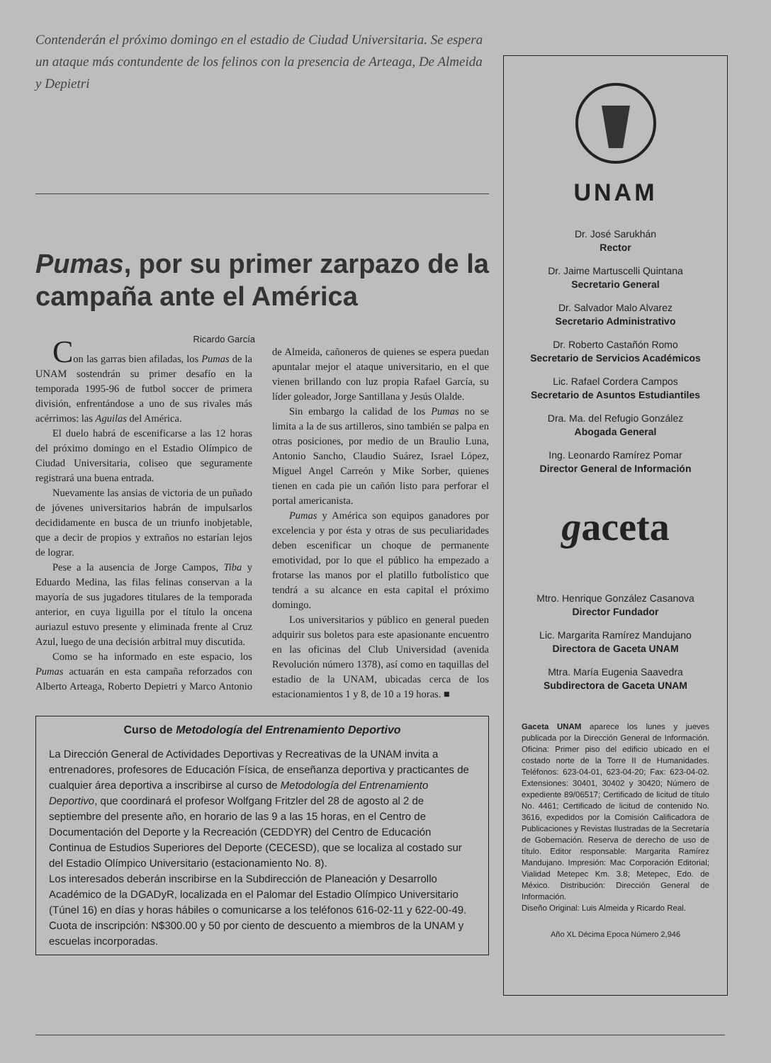Contenderán el próximo domingo en el estadio de Ciudad Universitaria. Se espera un ataque más contundente de los felinos con la presencia de Arteaga, De Almeida y Depietri
Pumas, por su primer zarpazo de la campaña ante el América
Ricardo García
Con las garras bien afiladas, los Pumas de la UNAM sostendrán su primer desafío en la temporada 1995-96 de futbol soccer de primera división, enfrentándose a uno de sus rivales más acérrimos: las Aguilas del América.
El duelo habrá de escenificarse a las 12 horas del próximo domingo en el Estadio Olímpico de Ciudad Universitaria, coliseo que seguramente registrará una buena entrada.
Nuevamente las ansias de victoria de un puñado de jóvenes universitarios habrán de impulsarlos decididamente en busca de un triunfo inobjetable, que a decir de propios y extraños no estarían lejos de lograr.
Pese a la ausencia de Jorge Campos, Tiba y Eduardo Medina, las filas felinas conservan a la mayoría de sus jugadores titulares de la temporada anterior, en cuya liguilla por el título la oncena auriazul estuvo presente y eliminada frente al Cruz Azul, luego de una decisión arbitral muy discutida.
Como se ha informado en este espacio, los Pumas actuarán en esta campaña reforzados con Alberto Arteaga, Roberto Depietri y Marco Antonio de Almeida, cañoneros de quienes se espera puedan apuntalar mejor el ataque universitario, en el que vienen brillando con luz propia Rafael García, su líder goleador, Jorge Santillana y Jesús Olalde.
Sin embargo la calidad de los Pumas no se limita a la de sus artilleros, sino también se palpa en otras posiciones, por medio de un Braulio Luna, Antonio Sancho, Claudio Suárez, Israel López, Miguel Angel Carreón y Mike Sorber, quienes tienen en cada pie un cañón listo para perforar el portal americanista.
Pumas y América son equipos ganadores por excelencia y por ésta y otras de sus peculiaridades deben escenificar un choque de permanente emotividad, por lo que el público ha empezado a frotarse las manos por el platillo futbolístico que tendrá a su alcance en esta capital el próximo domingo.
Los universitarios y público en general pueden adquirir sus boletos para este apasionante encuentro en las oficinas del Club Universidad (avenida Revolución número 1378), así como en taquillas del estadio de la UNAM, ubicadas cerca de los estacionamientos 1 y 8, de 10 a 19 horas. ■
Curso de Metodología del Entrenamiento Deportivo
La Dirección General de Actividades Deportivas y Recreativas de la UNAM invita a entrenadores, profesores de Educación Física, de enseñanza deportiva y practicantes de cualquier área deportiva a inscribirse al curso de Metodología del Entrenamiento Deportivo, que coordinará el profesor Wolfgang Fritzler del 28 de agosto al 2 de septiembre del presente año, en horario de las 9 a las 15 horas, en el Centro de Documentación del Deporte y la Recreación (CEDDYR) del Centro de Educación Continua de Estudios Superiores del Deporte (CECESD), que se localiza al costado sur del Estadio Olímpico Universitario (estacionamiento No. 8).
Los interesados deberán inscribirse en la Subdirección de Planeación y Desarrollo Académico de la DGADyR, localizada en el Palomar del Estadio Olímpico Universitario (Túnel 16) en días y horas hábiles o comunicarse a los teléfonos 616-02-11 y 622-00-49.
Cuota de inscripción: N$300.00 y 50 por ciento de descuento a miembros de la UNAM y escuelas incorporadas.
UNAM
Dr. José Sarukhán
Rector
Dr. Jaime Martuscelli Quintana
Secretario General
Dr. Salvador Malo Alvarez
Secretario Administrativo
Dr. Roberto Castañón Romo
Secretario de Servicios Académicos
Lic. Rafael Cordera Campos
Secretario de Asuntos Estudiantiles
Dra. Ma. del Refugio González
Abogada General
Ing. Leonardo Ramírez Pomar
Director General de Información
gaceta
Mtro. Henrique González Casanova
Director Fundador
Lic. Margarita Ramírez Mandujano
Directora de Gaceta UNAM
Mtra. María Eugenia Saavedra
Subdirectora de Gaceta UNAM
Gaceta UNAM aparece los lunes y jueves publicada por la Dirección General de Información. Oficina: Primer piso del edificio ubicado en el costado norte de la Torre II de Humanidades. Teléfonos: 623-04-01, 623-04-20; Fax: 623-04-02. Extensiones: 30401, 30402 y 30420; Número de expediente 89/06517; Certificado de licitud de título No. 4461; Certificado de licitud de contenido No. 3616, expedidos por la Comisión Calificadora de Publicaciones y Revistas Ilustradas de la Secretaría de Gobernación. Reserva de derecho de uso de título. Editor responsable: Margarita Ramírez Mandujano. Impresión: Mac Corporación Editorial; Vialidad Metepec Km. 3.8; Metepec, Edo. de México. Distribución: Dirección General de Información.
Diseño Original: Luis Almeida y Ricardo Real.
Año XL Décima Epoca Número 2,946